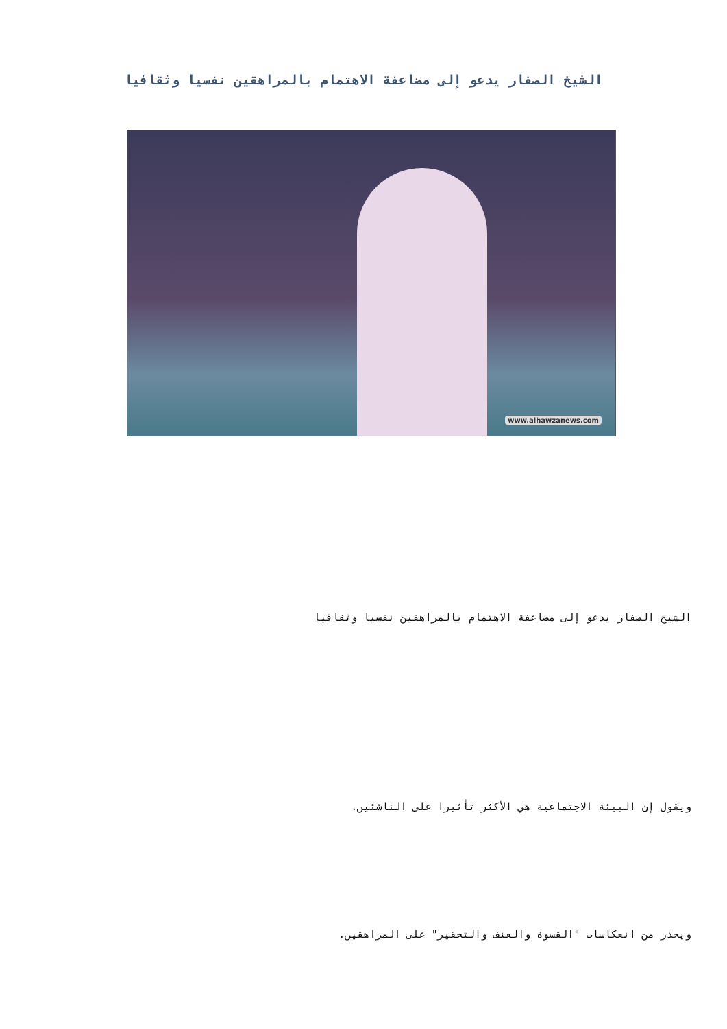الشيخ الصفار يدعو إلى مضاعفة الاهتمام بالمراهقين نفسيا وثقافيا
www.alhawzanews.com
الشيخ الصفار يدعو إلى مضاعفة الاهتمام بالمراهقين نفسيا وثقافيا
ويقول إن البيئة الاجتماعية هي الأكثر تأثيرا على الناشئين.
ويحذر من انعكاسات "القسوة والعنف والتحقير" على المراهقين.